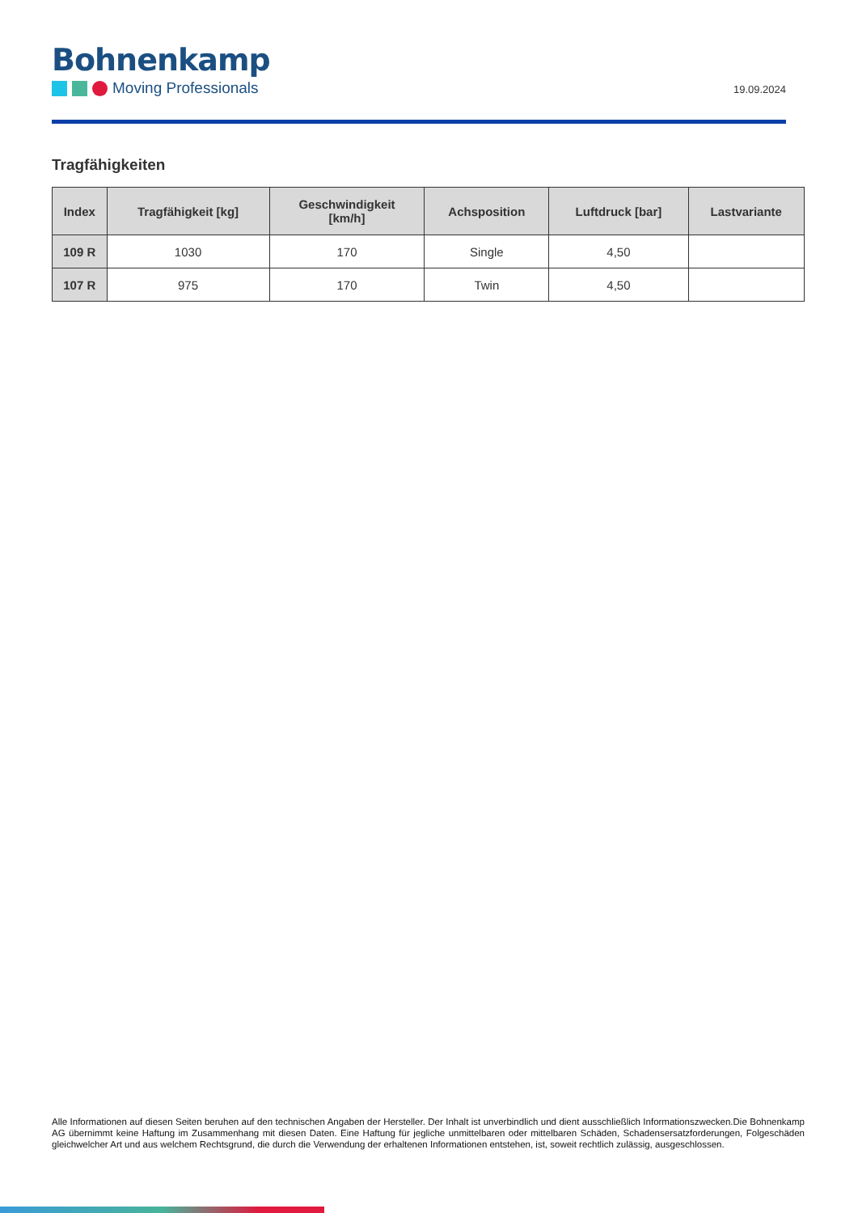Bohnenkamp
Moving Professionals
19.09.2024
Tragfähigkeiten
| Index | Tragfähigkeit [kg] | Geschwindigkeit [km/h] | Achsposition | Luftdruck [bar] | Lastvariante |
| --- | --- | --- | --- | --- | --- |
| 109 R | 1030 | 170 | Single | 4,50 | |
| 107 R | 975 | 170 | Twin | 4,50 | |
Alle Informationen auf diesen Seiten beruhen auf den technischen Angaben der Hersteller. Der Inhalt ist unverbindlich und dient ausschließlich Informationszwecken.Die Bohnenkamp AG übernimmt keine Haftung im Zusammenhang mit diesen Daten. Eine Haftung für jegliche unmittelbaren oder mittelbaren Schäden, Schadensersatzforderungen, Folgeschäden gleichwelcher Art und aus welchem Rechtsgrund, die durch die Verwendung der erhaltenen Informationen entstehen, ist, soweit rechtlich zulässig, ausgeschlossen.